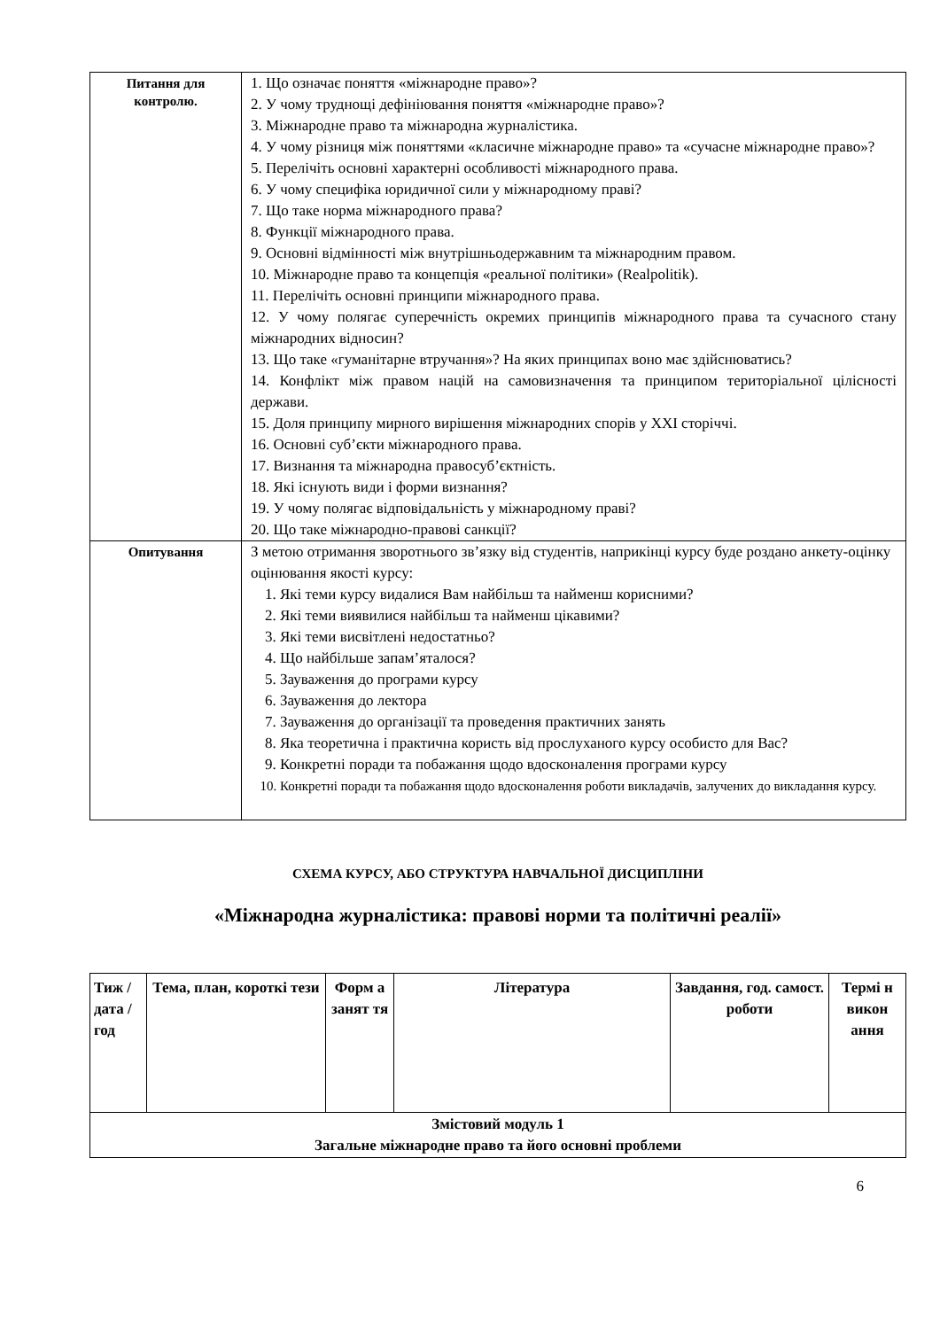| Питання для контролю. | 1. Що означає поняття «міжнародне право»? 2. У чому труднощі дефініювання поняття «міжнародне право»? 3. Міжнародне право та міжнародна журналістика. 4. У чому різниця між поняттями «класичне міжнародне право» та «сучасне міжнародне право»? 5. Перелічіть основні характерні особливості міжнародного права. 6. У чому специфіка юридичної сили у міжнародному праві? 7. Що таке норма міжнародного права? 8. Функції міжнародного права. 9. Основні відмінності між внутрішньодержавним та міжнародним правом. 10. Міжнародне право та концепція «реальної політики» (Realpolitik). 11. Перелічіть основні принципи міжнародного права. 12. У чому полягає суперечність окремих принципів міжнародного права та сучасного стану міжнародних відносин? 13. Що таке «гуманітарне втручання»? На яких принципах воно має здійснюватись? 14. Конфлікт між правом націй на самовизначення та принципом територіальної цілісності держави. 15. Доля принципу мирного вирішення міжнародних спорів у XXI сторіччі. 16. Основні суб’єкти міжнародного права. 17. Визнання та міжнародна правосуб’єктність. 18. Які існують види і форми визнання? 19. У чому полягає відповідальність у міжнародному праві? 20. Що таке міжнародно-правові санкції? |
| Опитування | З метою отримання зворотнього зв’язку від студентів, наприкінці курсу буде роздано анкету-оцінку оцінювання якості курсу: 1. Які теми курсу видалися Вам найбільш та найменш корисними? 2. Які теми виявилися найбільш та найменш цікавими? 3. Які теми висвітлені недостатньо? 4. Що найбільше запам’яталося? 5. Зауваження до програми курсу 6. Зауваження до лектора 7. Зауваження до організації та проведення практичних занять 8. Яка теоретична і практична користь від прослуханого курсу особисто для Вас? 9. Конкретні поради та побажання щодо вдосконалення програми курсу 10. Конкретні поради та побажання щодо вдосконалення роботи викладачів, залучених до викладання курсу. |
СХЕМА КУРСУ, АБО СТРУКТУРА НАВЧАЛЬНОЇ ДИСЦИПЛІНИ
«Міжнародна журналістика: правові норми та політичні реалії»
| Тиж / дата /год | Тема, план, короткі тези | Форм а занят тя | Література | Завдання, год. самост. роботи | Термі н викон ання |
| --- | --- | --- | --- | --- | --- |
| Змістовий модуль 1 Загальне міжнародне право та його основні проблеми | | | | | |
6